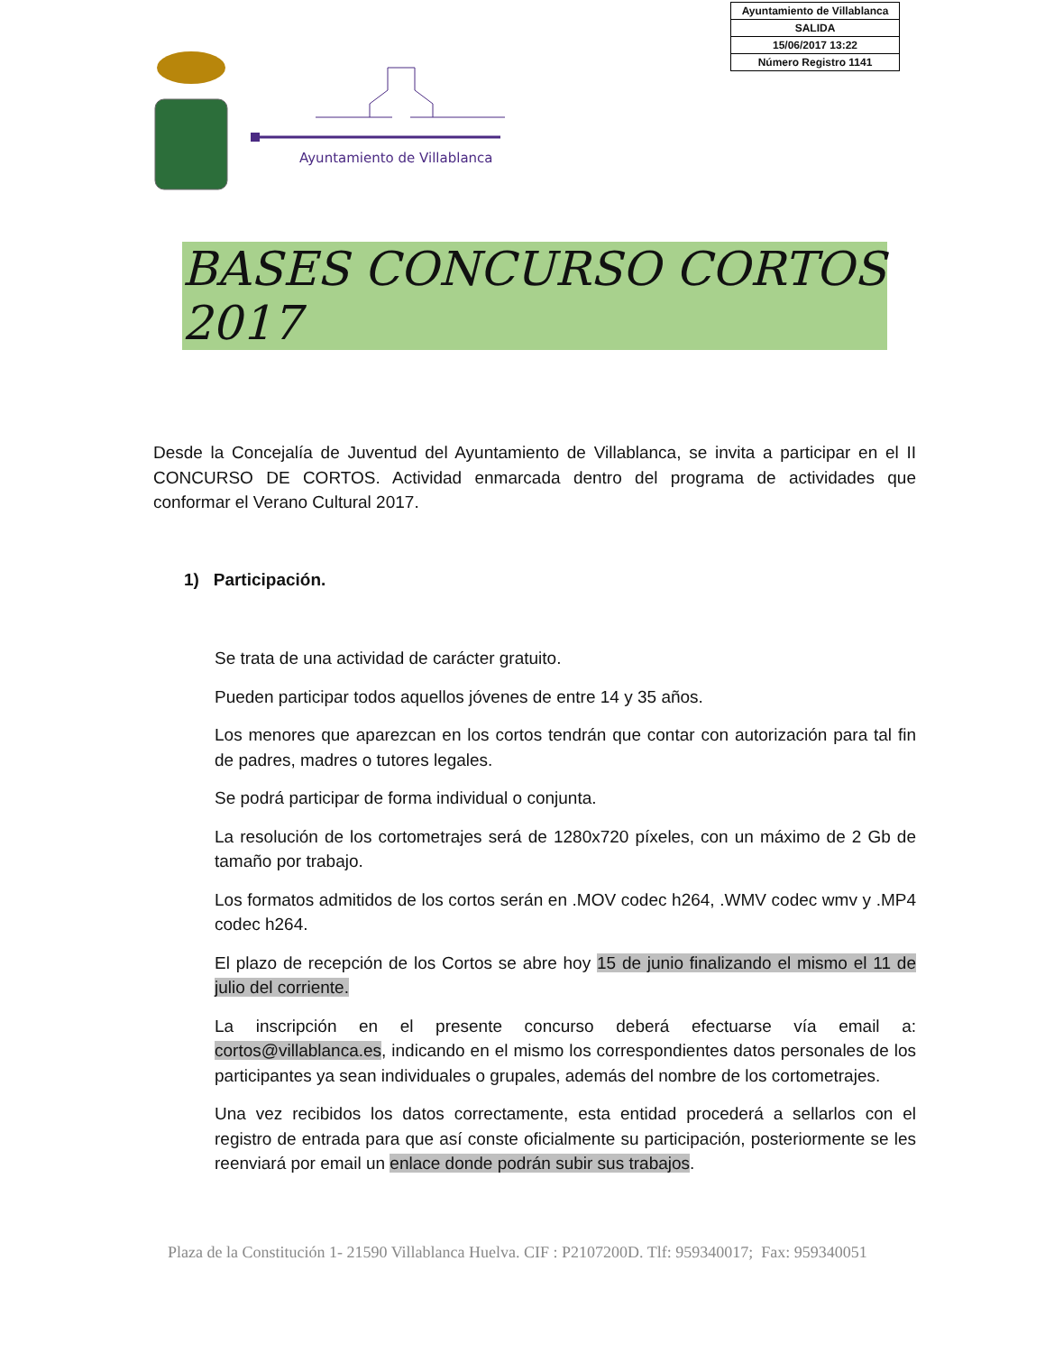| Ayuntamiento de Villablanca |
| SALIDA |
| 15/06/2017 13:22 |
| Número Registro 1141 |
Ayuntamiento de Villablanca
BASES CONCURSO CORTOS 2017
Desde la Concejalía de Juventud del Ayuntamiento de Villablanca, se invita a participar en el II CONCURSO DE CORTOS. Actividad enmarcada dentro del programa de actividades que conformar el Verano Cultural 2017.
1) Participación.
Se trata de una actividad de carácter gratuito.
Pueden participar todos aquellos jóvenes de entre 14 y 35 años.
Los menores que aparezcan en los cortos tendrán que contar con autorización para tal fin de padres, madres o tutores legales.
Se podrá participar de forma individual o conjunta.
La resolución de los cortometrajes será de 1280x720 píxeles, con un máximo de 2 Gb de tamaño por trabajo.
Los formatos admitidos de los cortos serán en .MOV codec h264, .WMV codec wmv y .MP4 codec h264.
El plazo de recepción de los Cortos se abre hoy 15 de junio finalizando el mismo el 11 de julio del corriente.
La inscripción en el presente concurso deberá efectuarse vía email a: cortos@villablanca.es, indicando en el mismo los correspondientes datos personales de los participantes ya sean individuales o grupales, además del nombre de los cortometrajes.
Una vez recibidos los datos correctamente, esta entidad procederá a sellarlos con el registro de entrada para que así conste oficialmente su participación, posteriormente se les reenviará por email un enlace donde podrán subir sus trabajos.
Plaza de la Constitución 1- 21590 Villablanca Huelva. CIF : P2107200D. Tlf: 959340017; Fax: 959340051